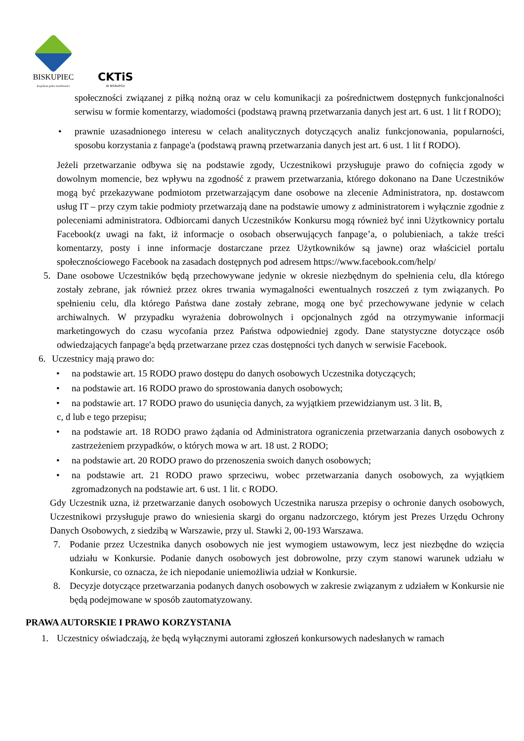BISKUPIEC
krajobraz pełen możliwości
CKTiS
W BISKUPCU
społeczności związanej z piłką nożną oraz w celu komunikacji za pośrednictwem dostępnych funkcjonalności serwisu w formie komentarzy, wiadomości (podstawą prawną przetwarzania danych jest art. 6 ust. 1 lit f RODO);
• prawnie uzasadnionego interesu w celach analitycznych dotyczących analiz funkcjonowania, popularności, sposobu korzystania z fanpage'a (podstawą prawną przetwarzania danych jest art. 6 ust. 1 lit f RODO).
Jeżeli przetwarzanie odbywa się na podstawie zgody, Uczestnikowi przysługuje prawo do cofnięcia zgody w dowolnym momencie, bez wpływu na zgodność z prawem przetwarzania, którego dokonano na Dane Uczestników mogą być przekazywane podmiotom przetwarzającym dane osobowe na zlecenie Administratora, np. dostawcom usług IT – przy czym takie podmioty przetwarzają dane na podstawie umowy z administratorem i wyłącznie zgodnie z poleceniami administratora. Odbiorcami danych Uczestników Konkursu mogą również być inni Użytkownicy portalu Facebook(z uwagi na fakt, iż informacje o osobach obserwujących fanpage’a, o polubieniach, a także treści komentarzy, posty i inne informacje dostarczane przez Użytkowników są jawne) oraz właściciel portalu społecznościowego Facebook na zasadach dostępnych pod adresem https://www.facebook.com/help/
5. Dane osobowe Uczestników będą przechowywane jedynie w okresie niezbędnym do spełnienia celu, dla którego zostały zebrane, jak również przez okres trwania wymagalności ewentualnych roszczeń z tym związanych. Po spełnieniu celu, dla którego Państwa dane zostały zebrane, mogą one być przechowywane jedynie w celach archiwalnych. W przypadku wyrażenia dobrowolnych i opcjonalnych zgód na otrzymywanie informacji marketingowych do czasu wycofania przez Państwa odpowiedniej zgody. Dane statystyczne dotyczące osób odwiedzających fanpage'a będą przetwarzane przez czas dostępności tych danych w serwisie Facebook.
6. Uczestnicy mają prawo do:
• na podstawie art. 15 RODO prawo dostępu do danych osobowych Uczestnika dotyczących;
• na podstawie art. 16 RODO prawo do sprostowania danych osobowych;
• na podstawie art. 17 RODO prawo do usunięcia danych, za wyjątkiem przewidzianym ust. 3 lit. B,
c, d lub e tego przepisu;
• na podstawie art. 18 RODO prawo żądania od Administratora ograniczenia przetwarzania danych osobowych z zastrzeżeniem przypadków, o których mowa w art. 18 ust. 2 RODO;
• na podstawie art. 20 RODO prawo do przenoszenia swoich danych osobowych;
• na podstawie art. 21 RODO prawo sprzeciwu, wobec przetwarzania danych osobowych, za wyjątkiem zgromadzonych na podstawie art. 6 ust. 1 lit. c RODO.
Gdy Uczestnik uzna, iż przetwarzanie danych osobowych Uczestnika narusza przepisy o ochronie danych osobowych, Uczestnikowi przysługuje prawo do wniesienia skargi do organu nadzorczego, którym jest Prezes Urzędu Ochrony Danych Osobowych, z siedzibą w Warszawie, przy ul. Stawki 2, 00-193 Warszawa.
7. Podanie przez Uczestnika danych osobowych nie jest wymogiem ustawowym, lecz jest niezbędne do wzięcia udziału w Konkursie. Podanie danych osobowych jest dobrowolne, przy czym stanowi warunek udziału w Konkursie, co oznacza, że ich niepodanie uniemożliwia udział w Konkursie.
8. Decyzje dotyczące przetwarzania podanych danych osobowych w zakresie związanym z udziałem w Konkursie nie będą podejmowane w sposób zautomatyzowany.
PRAWA AUTORSKIE I PRAWO KORZYSTANIA
1. Uczestnicy oświadczają, że będą wyłącznymi autorami zgłoszeń konkursowych nadesłanych w ramach